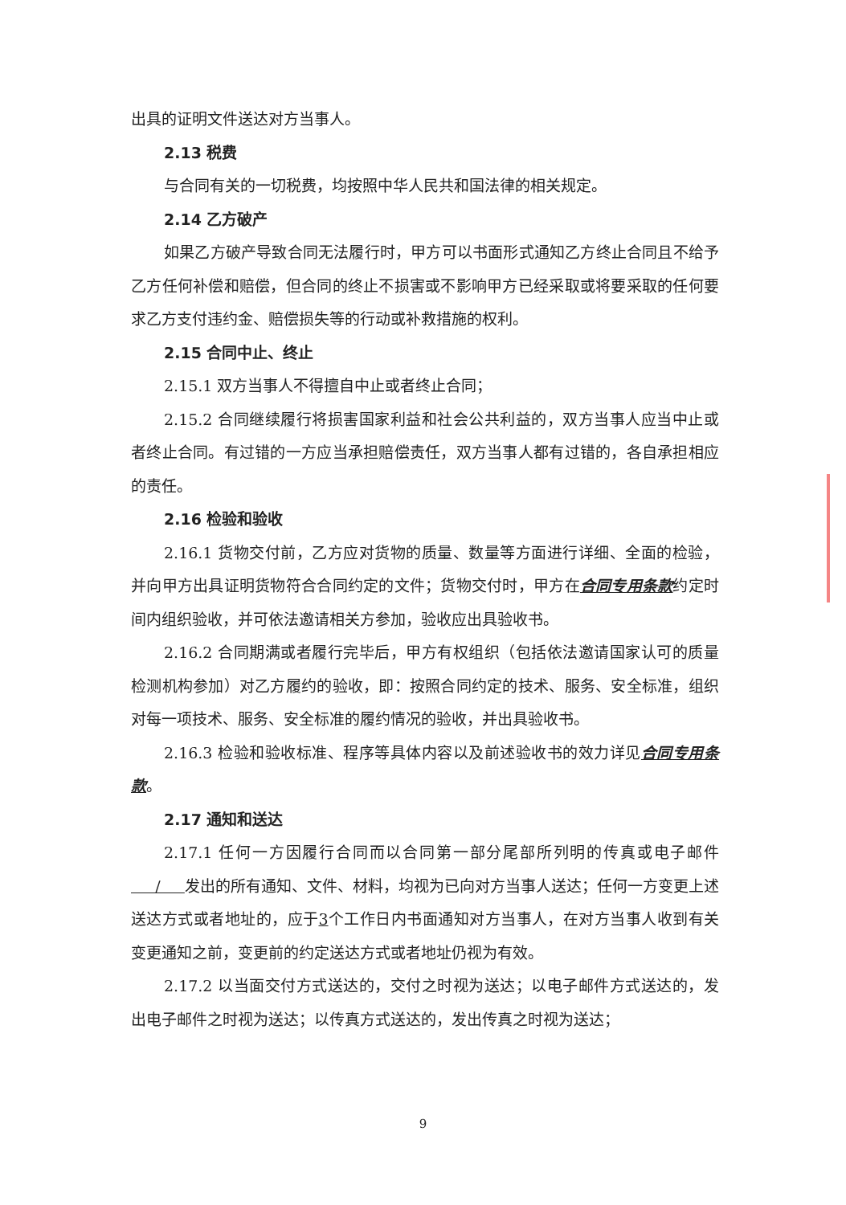出具的证明文件送达对方当事人。
2.13 税费
与合同有关的一切税费，均按照中华人民共和国法律的相关规定。
2.14 乙方破产
如果乙方破产导致合同无法履行时，甲方可以书面形式通知乙方终止合同且不给予乙方任何补偿和赔偿，但合同的终止不损害或不影响甲方已经采取或将要采取的任何要求乙方支付违约金、赔偿损失等的行动或补救措施的权利。
2.15 合同中止、终止
2.15.1 双方当事人不得擅自中止或者终止合同；
2.15.2 合同继续履行将损害国家利益和社会公共利益的，双方当事人应当中止或者终止合同。有过错的一方应当承担赔偿责任，双方当事人都有过错的，各自承担相应的责任。
2.16 检验和验收
2.16.1 货物交付前，乙方应对货物的质量、数量等方面进行详细、全面的检验，并向甲方出具证明货物符合合同约定的文件；货物交付时，甲方在合同专用条款约定时间内组织验收，并可依法邀请相关方参加，验收应出具验收书。
2.16.2 合同期满或者履行完毕后，甲方有权组织（包括依法邀请国家认可的质量检测机构参加）对乙方履约的验收，即：按照合同约定的技术、服务、安全标准，组织对每一项技术、服务、安全标准的履约情况的验收，并出具验收书。
2.16.3 检验和验收标准、程序等具体内容以及前述验收书的效力详见合同专用条款。
2.17 通知和送达
2.17.1 任何一方因履行合同而以合同第一部分尾部所列明的传真或电子邮件 / 发出的所有通知、文件、材料，均视为已向对方当事人送达；任何一方变更上述送达方式或者地址的，应于3个工作日内书面通知对方当事人，在对方当事人收到有关变更通知之前，变更前的约定送达方式或者地址仍视为有效。
2.17.2 以当面交付方式送达的，交付之时视为送达；以电子邮件方式送达的，发出电子邮件之时视为送达；以传真方式送达的，发出传真之时视为送达；
9